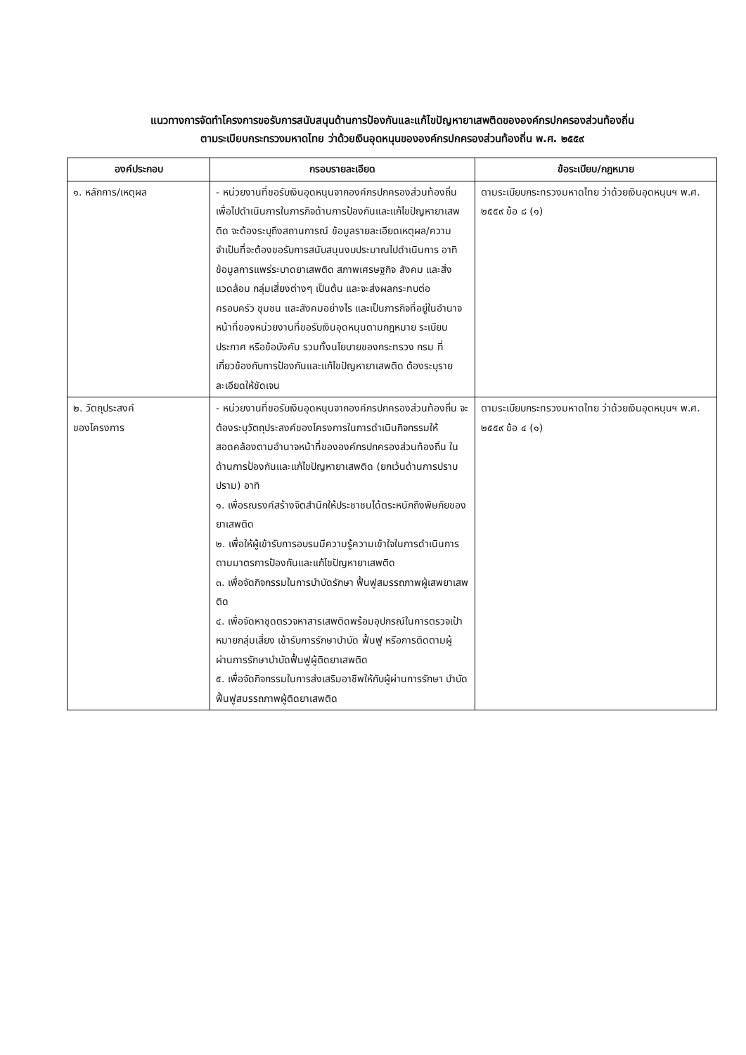แนวทางการจัดทำโครงการขอรับการสนับสนุนด้านการป้องกันและแก้ไขปัญหายาเสพติดขององค์กรปกครองส่วนท้องถิ่น
ตามระเบียบกระทรวงมหาดไทย ว่าด้วยเงินอุดหนุนขององค์กรปกครองส่วนท้องถิ่น พ.ศ. ๒๕๕๙
| องค์ประกอบ | กรอบรายละเอียด | ข้อระเบียบ/กฎหมาย |
| --- | --- | --- |
| ๑. หลักการ/เหตุผล | - หน่วยงานที่ขอรับเงินอุดหนุนจากองค์กรปกครองส่วนท้องถิ่น เพื่อไปดำเนินการในภารกิจด้านการป้องกันและแก้ไขปัญหายาเสพติด จะต้องระบุถึงสถานการณ์ ข้อมูลรายละเอียดเหตุผล/ความจำเป็นที่จะต้องขอรับการสนับสนุนงบประมาณไปดำเนินการ อาทิ ข้อมูลการแพร่ระบาดยาเสพติด สภาพเศรษฐกิจ สังคม และสิ่งแวดล้อม กลุ่มเสี่ยงต่างๆ เป็นต้น และจะส่งผลกระทบต่อครอบครัว ชุมชน และสังคมอย่างไร และเป็นภารกิจที่อยู่ในอำนาจหน้าที่ของหน่วยงานที่ขอรับเงินอุดหนุนตามกฎหมาย ระเบียบ ประกาศ หรือข้อบังคับ รวมทั้งนโยบายของกระทรวง กรม ที่เกี่ยวข้องกับการป้องกันและแก้ไขปัญหายาเสพติด ต้องระบุรายละเอียดให้ชัดเจน | ตามระเบียบกระทรวงมหาดไทย ว่าด้วยเงินอุดหนุนฯ พ.ศ. ๒๕๕๙ ข้อ ๘ (๑) |
| ๒. วัตถุประสงค์ ของโครงการ | - หน่วยงานที่ขอรับเงินอุดหนุนจากองค์กรปกครองส่วนท้องถิ่น จะต้องระบุวัตถุประสงค์ของโครงการในการดำเนินกิจกรรมให้สอดคล้องตามอำนาจหน้าที่ขององค์กรปกครองส่วนท้องถิ่น ในด้านการป้องกันและแก้ไขปัญหายาเสพติด (ยกเว้นด้านการปราบปราม) อาทิ ๑. เพื่อรณรงค์สร้างจิตสำนึกให้ประชาชนได้ตระหนักถึงพิษภัยของยาเสพติด ๒. เพื่อให้ผู้เข้ารับการอบรมมีความรู้ความเข้าใจในการดำเนินการตามมาตรการป้องกันและแก้ไขปัญหายาเสพติด ๓. เพื่อจัดกิจกรรมในการบำบัดรักษา ฟื้นฟูสมรรถภาพผู้เสพยาเสพติด ๔. เพื่อจัดหาชุดตรวจหาสารเสพติดพร้อมอุปกรณ์ในการตรวจเป้าหมายกลุ่มเสี่ยง เข้ารับการรักษาบำบัด ฟื้นฟู หรือการติดตามผู้ผ่านการรักษาบำบัดฟื้นฟูผู้ติดยาเสพติด ๕. เพื่อจัดกิจกรรมในการส่งเสริมอาชีพให้กับผู้ผ่านการรักษา บำบัด ฟื้นฟูสมรรถภาพผู้ติดยาเสพติด | ตามระเบียบกระทรวงมหาดไทย ว่าด้วยเงินอุดหนุนฯ พ.ศ. ๒๕๕๙ ข้อ ๔ (๑) |